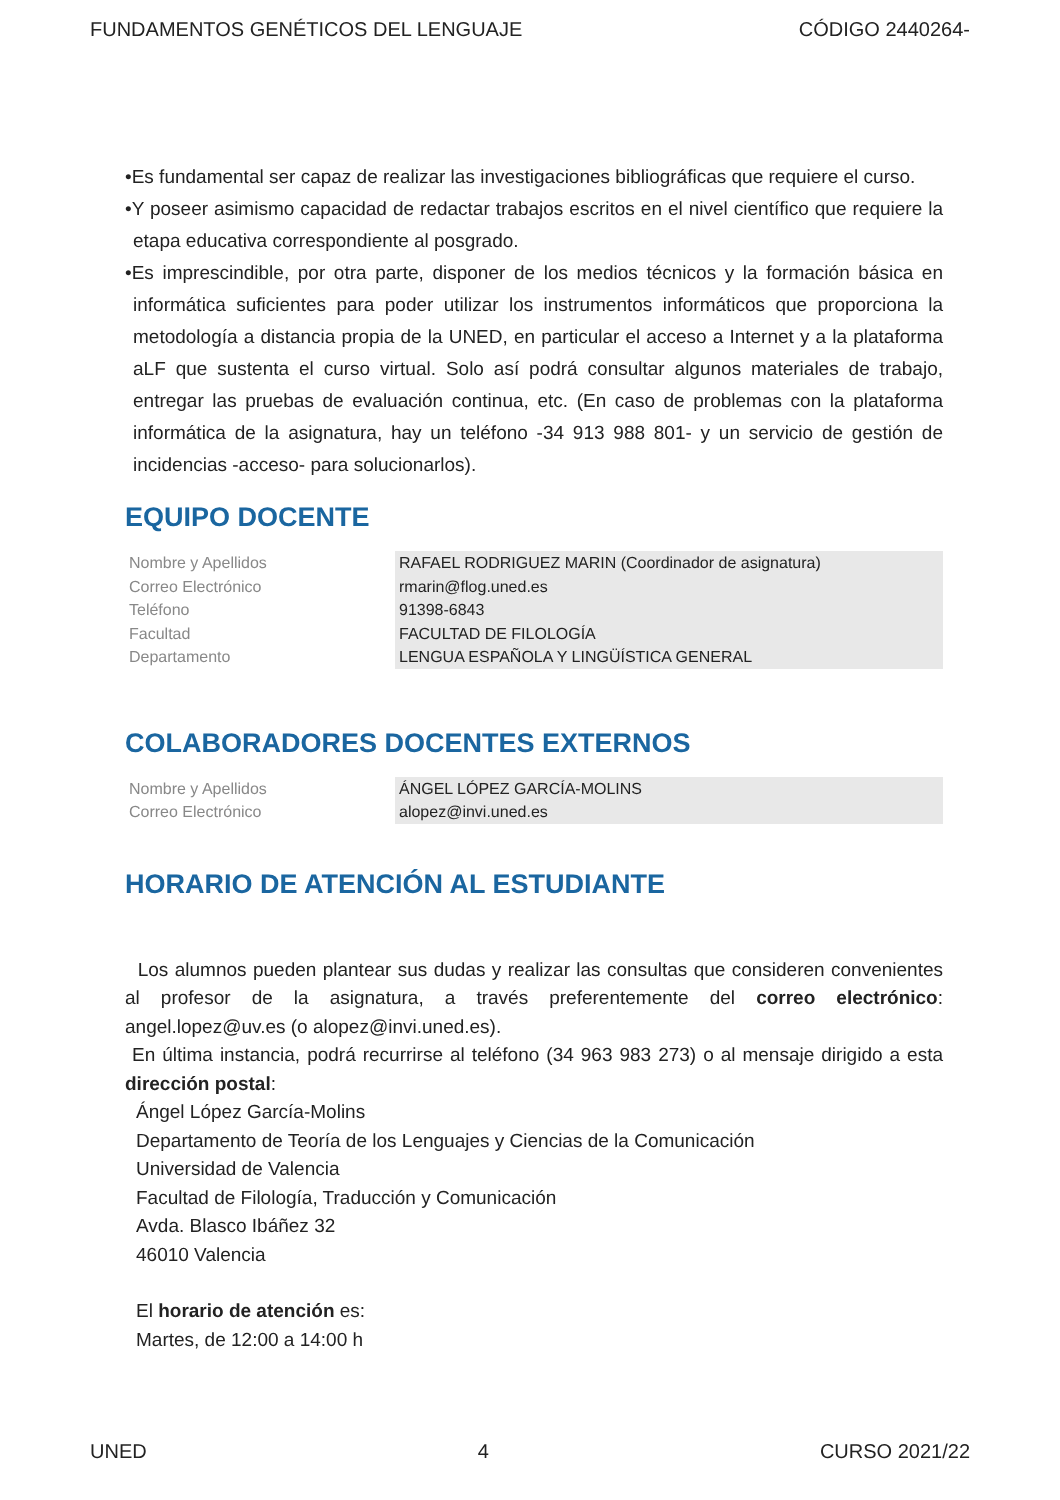FUNDAMENTOS GENÉTICOS DEL LENGUAJE CÓDIGO 2440264-
•Es fundamental ser capaz de realizar las investigaciones bibliográficas que requiere el curso.
•Y poseer asimismo capacidad de redactar trabajos escritos en el nivel científico que requiere la etapa educativa correspondiente al posgrado.
•Es imprescindible, por otra parte, disponer de los medios técnicos y la formación básica en informática suficientes para poder utilizar los instrumentos informáticos que proporciona la metodología a distancia propia de la UNED, en particular el acceso a Internet y a la plataforma aLF que sustenta el curso virtual. Solo así podrá consultar algunos materiales de trabajo, entregar las pruebas de evaluación continua, etc. (En caso de problemas con la plataforma informática de la asignatura, hay un teléfono -34 913 988 801- y un servicio de gestión de incidencias -acceso- para solucionarlos).
EQUIPO DOCENTE
| Nombre y Apellidos | RAFAEL RODRIGUEZ MARIN (Coordinador de asignatura) |
| Correo Electrónico | rmarin@flog.uned.es |
| Teléfono | 91398-6843 |
| Facultad | FACULTAD DE FILOLOGÍA |
| Departamento | LENGUA ESPAÑOLA Y LINGÜÍSTICA GENERAL |
COLABORADORES DOCENTES EXTERNOS
| Nombre y Apellidos | ÁNGEL LÓPEZ GARCÍA-MOLINS |
| Correo Electrónico | alopez@invi.uned.es |
HORARIO DE ATENCIÓN AL ESTUDIANTE
Los alumnos pueden plantear sus dudas y realizar las consultas que consideren convenientes al profesor de la asignatura, a través preferentemente del correo electrónico: angel.lopez@uv.es (o alopez@invi.uned.es).
En última instancia, podrá recurrirse al teléfono (34 963 983 273) o al mensaje dirigido a esta dirección postal:
Ángel López García-Molins
Departamento de Teoría de los Lenguajes y Ciencias de la Comunicación
Universidad de Valencia
Facultad de Filología, Traducción y Comunicación
Avda. Blasco Ibáñez 32
46010 Valencia
El horario de atención es:
Martes, de 12:00 a 14:00 h
UNED 4 CURSO 2021/22